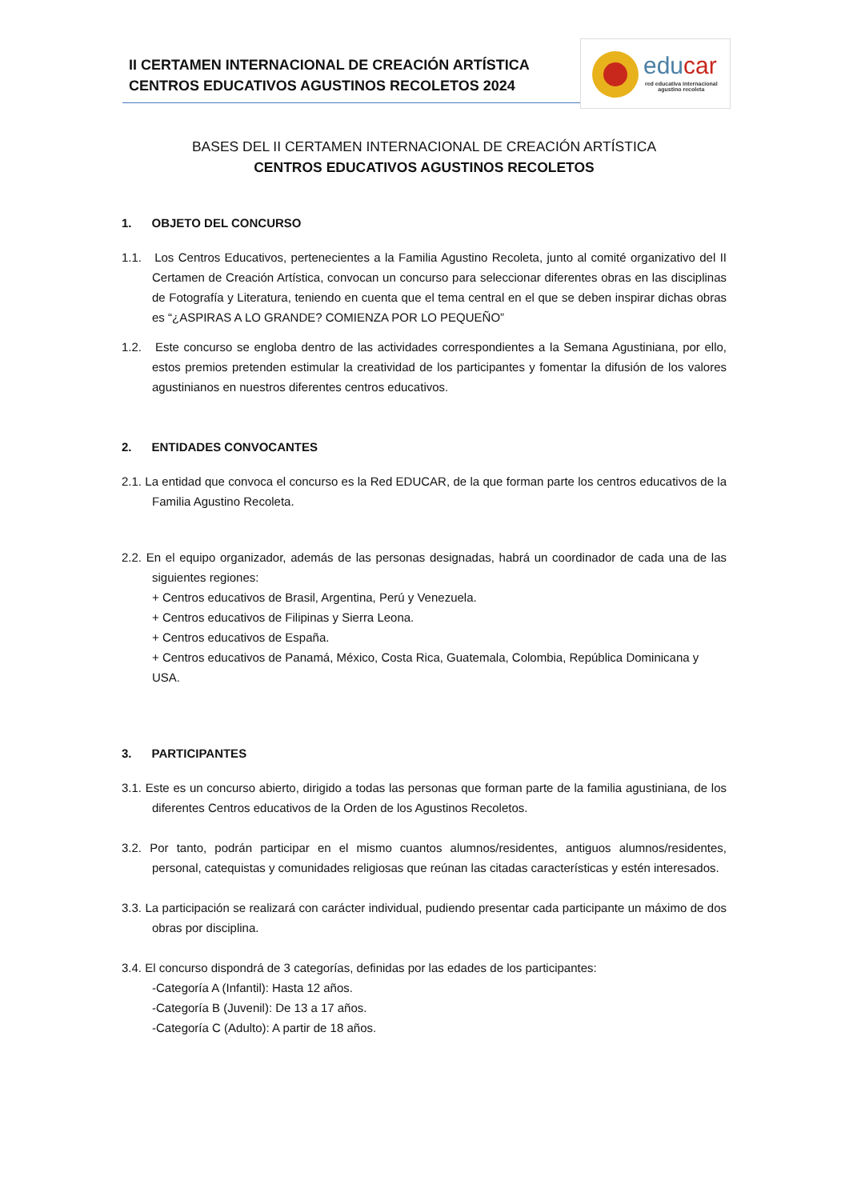II CERTAMEN INTERNACIONAL DE CREACIÓN ARTÍSTICA
CENTROS EDUCATIVOS AGUSTINOS RECOLETOS 2024
educar
red educativa internacional
agustino recoleta
BASES DEL II CERTAMEN INTERNACIONAL DE CREACIÓN ARTÍSTICA
CENTROS EDUCATIVOS AGUSTINOS RECOLETOS
1. OBJETO DEL CONCURSO
1.1. Los Centros Educativos, pertenecientes a la Familia Agustino Recoleta, junto al comité organizativo del II Certamen de Creación Artística, convocan un concurso para seleccionar diferentes obras en las disciplinas de Fotografía y Literatura, teniendo en cuenta que el tema central en el que se deben inspirar dichas obras es “¿ASPIRAS A LO GRANDE? COMIENZA POR LO PEQUEÑO”
1.2. Este concurso se engloba dentro de las actividades correspondientes a la Semana Agustiniana, por ello, estos premios pretenden estimular la creatividad de los participantes y fomentar la difusión de los valores agustinianos en nuestros diferentes centros educativos.
2. ENTIDADES CONVOCANTES
2.1. La entidad que convoca el concurso es la Red EDUCAR, de la que forman parte los centros educativos de la Familia Agustino Recoleta.
2.2. En el equipo organizador, además de las personas designadas, habrá un coordinador de cada una de las siguientes regiones:
+ Centros educativos de Brasil, Argentina, Perú y Venezuela.
+ Centros educativos de Filipinas y Sierra Leona.
+ Centros educativos de España.
+ Centros educativos de Panamá, México, Costa Rica, Guatemala, Colombia, República Dominicana y USA.
3. PARTICIPANTES
3.1. Este es un concurso abierto, dirigido a todas las personas que forman parte de la familia agustiniana, de los diferentes Centros educativos de la Orden de los Agustinos Recoletos.
3.2. Por tanto, podrán participar en el mismo cuantos alumnos/residentes, antiguos alumnos/residentes, personal, catequistas y comunidades religiosas que reúnan las citadas características y estén interesados.
3.3. La participación se realizará con carácter individual, pudiendo presentar cada participante un máximo de dos obras por disciplina.
3.4. El concurso dispondrá de 3 categorías, definidas por las edades de los participantes:
-Categoría A (Infantil): Hasta 12 años.
-Categoría B (Juvenil): De 13 a 17 años.
-Categoría C (Adulto): A partir de 18 años.